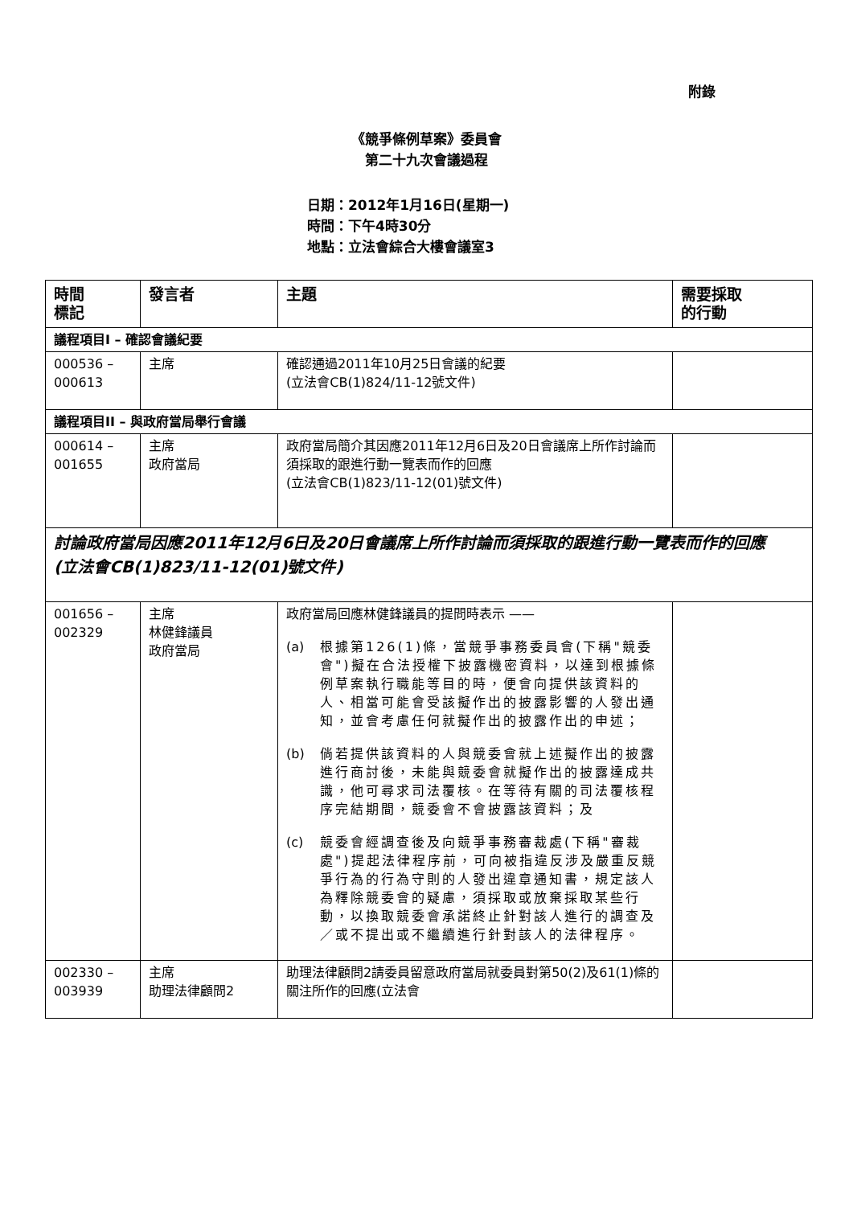附錄
《競爭條例草案》委員會
第二十九次會議過程
日期：2012年1月16日(星期一)
時間：下午4時30分
地點：立法會綜合大樓會議室3
| 時間 標記 | 發言者 | 主題 | 需要採取 的行動 |
| --- | --- | --- | --- |
| 議程項目I – 確認會議紀要 | | | |
| 000536 – 000613 | 主席 | 確認通過2011年10月25日會議的紀要 (立法會CB(1)824/11-12號文件) | |
| 議程項目II – 與政府當局舉行會議 | | | |
| 000614 – 001655 | 主席 政府當局 | 政府當局簡介其因應2011年12月6日及20日會議席上所作討論而須採取的跟進行動一覽表而作的回應 (立法會CB(1)823/11-12(01)號文件) | |
| 討論政府當局因應2011年12月6日及20日會議席上所作討論而須採取的跟進行動一覽表而作的回應 (立法會CB(1)823/11-12(01)號文件) | | | |
| 001656 – 002329 | 主席 林健鋒議員 政府當局 | 政府當局回應林健鋒議員的提問時表示 —— (a) 根據第126(1)條，當競爭事務委員會(下稱"競委會")擬在合法授權下披露機密資料，以達到根據條例草案執行職能等目的時，便會向提供該資料的人、相當可能會受該擬作出的披露影響的人發出通知，並會考慮任何就擬作出的披露作出的申述； (b) 倘若提供該資料的人與競委會就上述擬作出的披露進行商討後，未能與競委會就擬作出的披露達成共識，他可尋求司法覆核。在等待有關的司法覆核程序完結期間，競委會不會披露該資料；及 (c) 競委會經調查後及向競爭事務審裁處(下稱"審裁處")提起法律程序前，可向被指違反涉及嚴重反競爭行為的行為守則的人發出違章通知書，規定該人為釋除競委會的疑慮，須採取或放棄採取某些行動，以換取競委會承諾終止針對該人進行的調查及／或不提出或不繼續進行針對該人的法律程序。 | |
| 002330 – 003939 | 主席 助理法律顧問2 | 助理法律顧問2請委員留意政府當局就委員對第50(2)及61(1)條的關注所作的回應(立法會 | |